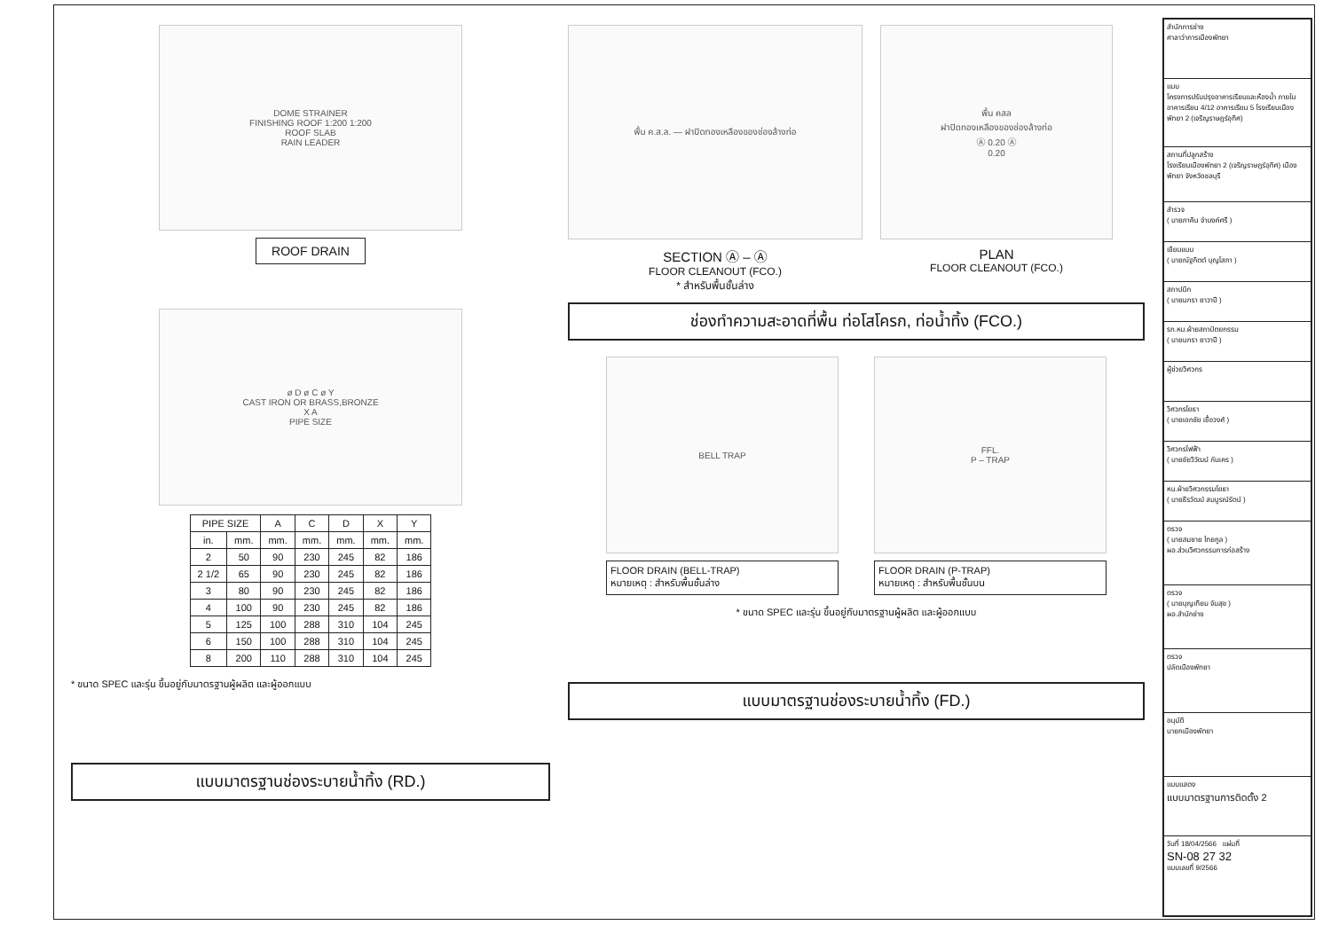DOME STRAINER
FINISHING ROOF 1:200 1:200
ROOF SLAB
RAIN LEADER
ROOF DRAIN
ø D ø C ø Y
CAST IRON OR BRASS,BRONZE
X A
PIPE SIZE
| PIPE SIZE | | A | C | D | X | Y |
| --- | --- | --- | --- | --- | --- | --- |
| in. | mm. | mm. | mm. | mm. | mm. | mm. |
| 2 | 50 | 90 | 230 | 245 | 82 | 186 |
| 2 1/2 | 65 | 90 | 230 | 245 | 82 | 186 |
| 3 | 80 | 90 | 230 | 245 | 82 | 186 |
| 4 | 100 | 90 | 230 | 245 | 82 | 186 |
| 5 | 125 | 100 | 288 | 310 | 104 | 245 |
| 6 | 150 | 100 | 288 | 310 | 104 | 245 |
| 8 | 200 | 110 | 288 | 310 | 104 | 245 |
* ขนาด SPEC และรุ่น ขึ้นอยู่กับมาตรฐานผู้ผลิต และผู้ออกแบบ
แบบมาตรฐานช่องระบายน้ำทิ้ง (RD.)
พื้น ค.ส.ล. — ฝาปิดทองเหลืองของช่องล้างท่อ
SECTION Ⓐ – Ⓐ
FLOOR CLEANOUT (FCO.)
* สำหรับพื้นชั้นล่าง
พื้น คสล
ฝาปิดทองเหลืองของช่องล้างท่อ
Ⓐ 0.20 Ⓐ
0.20
PLAN
FLOOR CLEANOUT (FCO.)
ช่องทำความสะอาดที่พื้น ท่อโสโครก, ท่อน้ำทิ้ง (FCO.)
BELL TRAP
FLOOR DRAIN (BELL-TRAP)
หมายเหตุ : สำหรับพื้นชั้นล่าง
FFL.
P – TRAP
FLOOR DRAIN (P-TRAP)
หมายเหตุ : สำหรับพื้นชั้นบน
* ขนาด SPEC และรุ่น ขึ้นอยู่กับมาตรฐานผู้ผลิต และผู้ออกแบบ
แบบมาตรฐานช่องระบายน้ำทิ้ง (FD.)
สำนักการช่าง
ศาลาว่าการเมืองพัทยา
แบบ
โครงการปรับปรุงอาคารเรียนและห้องน้ำ ภายในอาคารเรียน 4/12 อาคารเรียน 5 โรงเรียนเมืองพัทยา 2 (เจริญราษฎร์อุทิศ)
สถานที่ปลูกสร้าง
โรงเรียนเมืองพัทยา 2 (เจริญราษฎร์อุทิศ) เมืองพัทยา จังหวัดชลบุรี
สำรวจ
( นายภาคิน จำนงค์ศรี )
เขียนแบบ
( นายณัฐกิตต์ บุญโสภา )
สถาปนิก
( นายมกรา ยาวาปี )
รก.หน.ฝ่ายสถาปัตยกรรม
( นายมกรา ยาวาปี )
ผู้ช่วยวิศวกร
วิศวกรโยธา
( นายเอกชัย เชื้อวงศ์ )
วิศวกรไฟฟ้า
( นายชัยวิวัฒน์ กันเคร )
หน.ฝ่ายวิศวกรรมโยธา
( นายธีรวัฒน์ สมบูรณ์รัตน์ )
ตรวจ
( นายสมชาย ไทยกูล )
ผอ.ส่วนวิศวกรรมการก่อสร้าง
ตรวจ
( นายบุญเทียม จันสุข )
ผอ.สำนักช่าง
ตรวจ
ปลัดเมืองพัทยา
อนุมัติ
นายกเมืองพัทยา
แบบแสดง
แบบมาตรฐานการติดตั้ง 2
วันที่ 18/04/2566 แผ่นที่
SN-08 27 32
แบบเลขที่ 9/2566